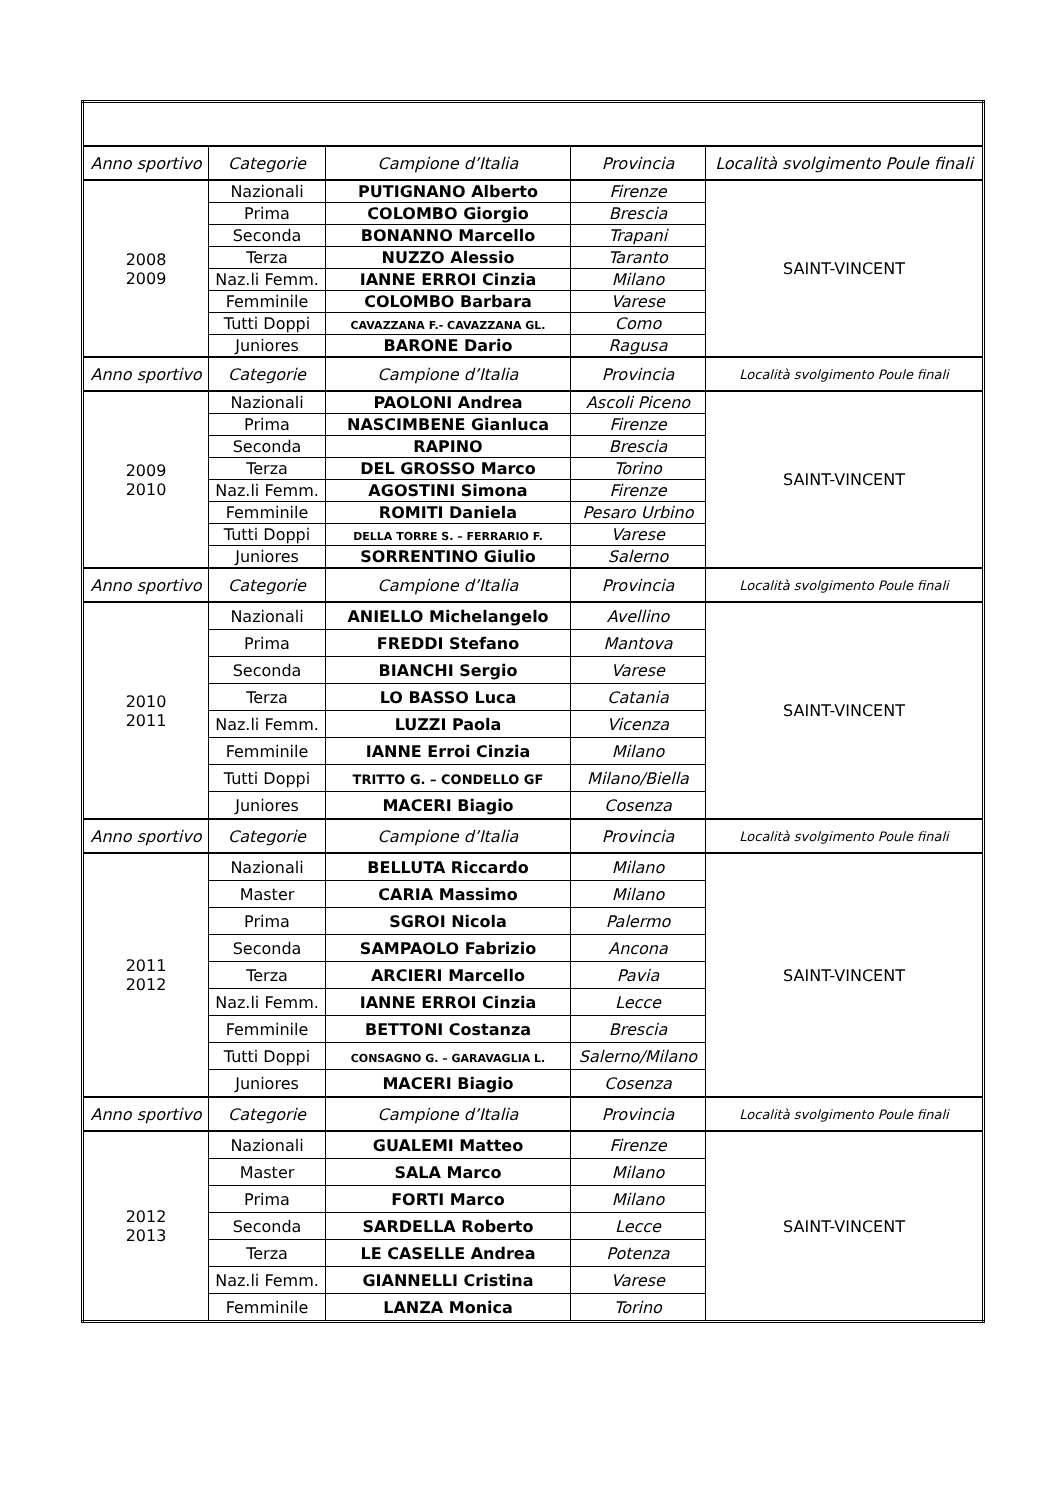| Anno sportivo | Categorie | Campione d’Italia | Provincia | Località svolgimento Poule finali |
| --- | --- | --- | --- | --- |
| 2008 2009 | Nazionali | PUTIGNANO Alberto | Firenze | SAINT-VINCENT |
| | Prima | COLOMBO Giorgio | Brescia | |
| | Seconda | BONANNO Marcello | Trapani | |
| | Terza | NUZZO Alessio | Taranto | |
| | Naz.li Femm. | IANNE ERROI Cinzia | Milano | |
| | Femminile | COLOMBO Barbara | Varese | |
| | Tutti Doppi | CAVAZZANA F.- CAVAZZANA GL. | Como | |
| | Juniores | BARONE Dario | Ragusa | |
| Anno sportivo | Categorie | Campione d’Italia | Provincia | Località svolgimento Poule finali |
| 2009 2010 | Nazionali | PAOLONI Andrea | Ascoli Piceno | SAINT-VINCENT |
| | Prima | NASCIMBENE Gianluca | Firenze | |
| | Seconda | RAPINO | Brescia | |
| | Terza | DEL GROSSO Marco | Torino | |
| | Naz.li Femm. | AGOSTINI Simona | Firenze | |
| | Femminile | ROMITI Daniela | Pesaro Urbino | |
| | Tutti Doppi | DELLA TORRE S. – FERRARIO F. | Varese | |
| | Juniores | SORRENTINO Giulio | Salerno | |
| Anno sportivo | Categorie | Campione d’Italia | Provincia | Località svolgimento Poule finali |
| 2010 2011 | Nazionali | ANIELLO Michelangelo | Avellino | SAINT-VINCENT |
| | Prima | FREDDI Stefano | Mantova | |
| | Seconda | BIANCHI Sergio | Varese | |
| | Terza | LO BASSO Luca | Catania | |
| | Naz.li Femm. | LUZZI Paola | Vicenza | |
| | Femminile | IANNE Erroi Cinzia | Milano | |
| | Tutti Doppi | TRITTO G. – CONDELLO GF | Milano/Biella | |
| | Juniores | MACERI Biagio | Cosenza | |
| Anno sportivo | Categorie | Campione d’Italia | Provincia | Località svolgimento Poule finali |
| 2011 2012 | Nazionali | BELLUTA Riccardo | Milano | SAINT-VINCENT |
| | Master | CARIA Massimo | Milano | |
| | Prima | SGROI Nicola | Palermo | |
| | Seconda | SAMPAOLO Fabrizio | Ancona | |
| | Terza | ARCIERI Marcello | Pavia | |
| | Naz.li Femm. | IANNE ERROI Cinzia | Lecce | |
| | Femminile | BETTONI Costanza | Brescia | |
| | Tutti Doppi | CONSAGNO G. – GARAVAGLIA L. | Salerno/Milano | |
| | Juniores | MACERI Biagio | Cosenza | |
| Anno sportivo | Categorie | Campione d’Italia | Provincia | Località svolgimento Poule finali |
| 2012 2013 | Nazionali | GUALEMI Matteo | Firenze | SAINT-VINCENT |
| | Master | SALA Marco | Milano | |
| | Prima | FORTI Marco | Milano | |
| | Seconda | SARDELLA Roberto | Lecce | |
| | Terza | LE CASELLE Andrea | Potenza | |
| | Naz.li Femm. | GIANNELLI Cristina | Varese | |
| | Femminile | LANZA Monica | Torino | |